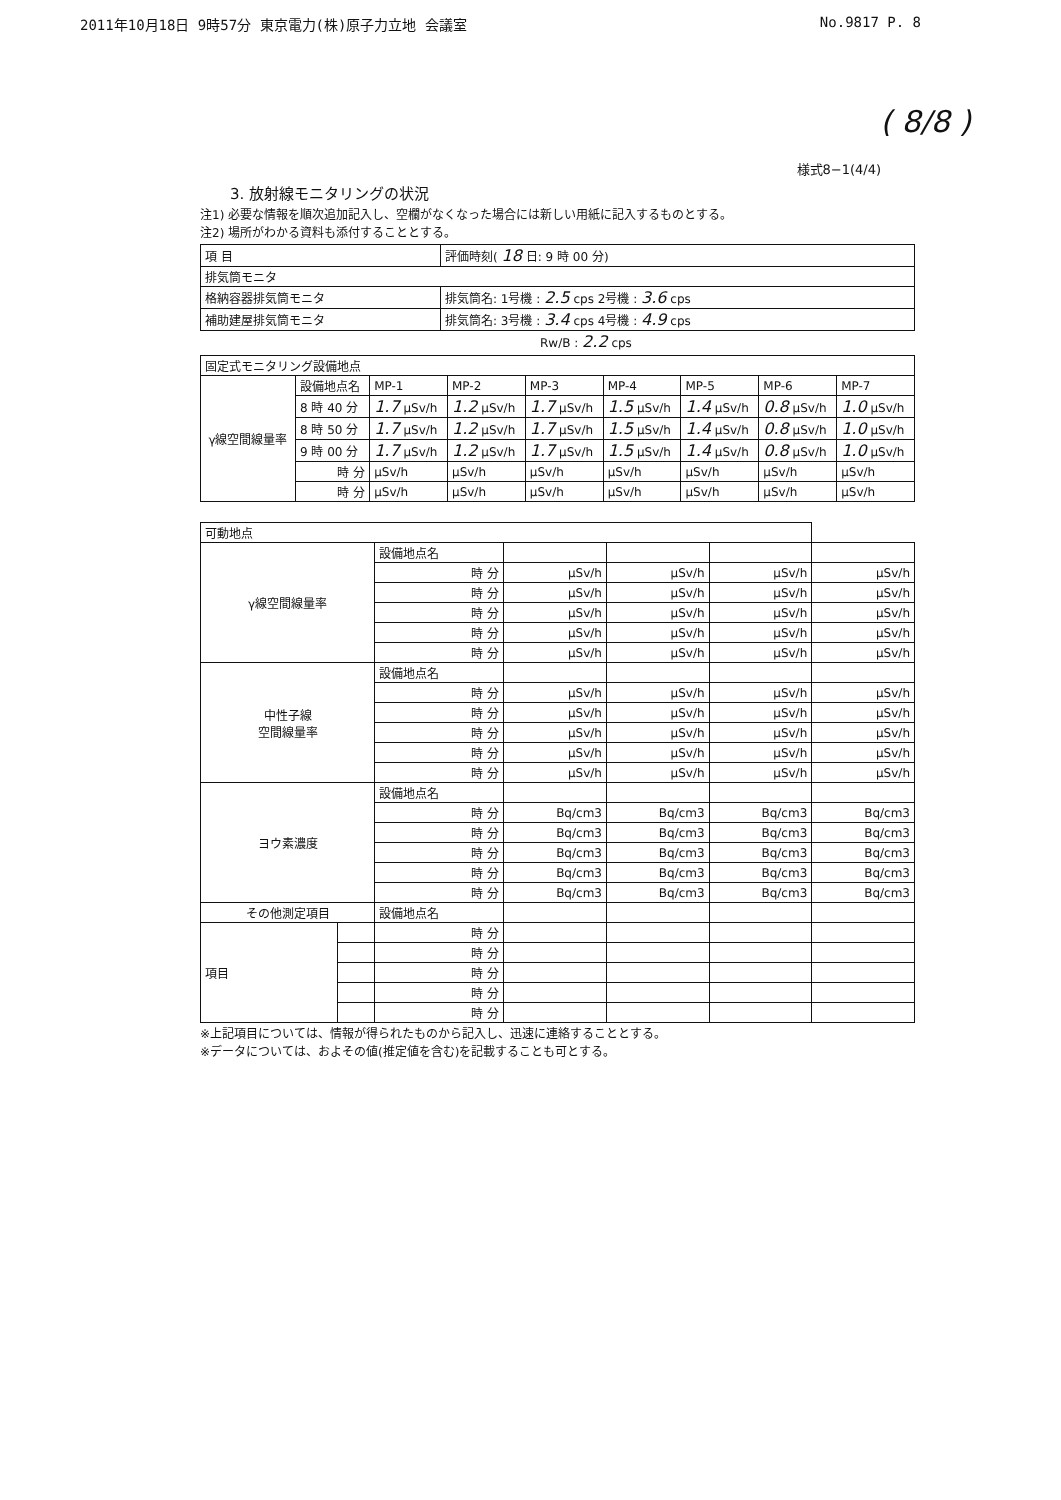2011年10月18日 9時57分 東京電力(株)原子力立地 会議室 No.9817 P. 8
( 8/8 )
様式8−1(4/4)
3. 放射線モニタリングの状況
注1) 必要な情報を順次追加記入し、空欄がなくなった場合には新しい用紙に記入するものとする。
注2) 場所がわかる資料も添付することとする。
| 項 目 | 評価時刻( 18 日: 9 時 00 分) |
| 排気筒モニタ | |
| 格納容器排気筒モニタ | 排気筒名: 1号機 : 2.5 cps 2号機 : 3.6 cps |
| 補助建屋排気筒モニタ | 排気筒名: 3号機 : 3.4 cps 4号機 : 4.9 cps |
Rw/B : 2.2 cps
| 固定式モニタリング設備地点 | | | | | | | | |
| γ線空間線量率 | 設備地点名 | MP-1 | MP-2 | MP-3 | MP-4 | MP-5 | MP-6 | MP-7 |
| | 8 時 40 分 | 1.7 μSv/h | 1.2 μSv/h | 1.7 μSv/h | 1.5 μSv/h | 1.4 μSv/h | 0.8 μSv/h | 1.0 μSv/h |
| | 8 時 50 分 | 1.7 μSv/h | 1.2 μSv/h | 1.7 μSv/h | 1.5 μSv/h | 1.4 μSv/h | 0.8 μSv/h | 1.0 μSv/h |
| | 9 時 00 分 | 1.7 μSv/h | 1.2 μSv/h | 1.7 μSv/h | 1.5 μSv/h | 1.4 μSv/h | 0.8 μSv/h | 1.0 μSv/h |
| | 時 分 | μSv/h | μSv/h | μSv/h | μSv/h | μSv/h | μSv/h | μSv/h |
| | 時 分 | μSv/h | μSv/h | μSv/h | μSv/h | μSv/h | μSv/h | μSv/h |
| 可動地点 | | | | | | |
| γ線空間線量率 | | 設備地点名 | | | | |
| | | 時 分 | μSv/h | μSv/h | μSv/h | μSv/h |
| | | 時 分 | μSv/h | μSv/h | μSv/h | μSv/h |
| | | 時 分 | μSv/h | μSv/h | μSv/h | μSv/h |
| | | 時 分 | μSv/h | μSv/h | μSv/h | μSv/h |
| | | 時 分 | μSv/h | μSv/h | μSv/h | μSv/h |
| 中性子線 空間線量率 | | 設備地点名 | | | | |
| | | 時 分 | μSv/h | μSv/h | μSv/h | μSv/h |
| | | 時 分 | μSv/h | μSv/h | μSv/h | μSv/h |
| | | 時 分 | μSv/h | μSv/h | μSv/h | μSv/h |
| | | 時 分 | μSv/h | μSv/h | μSv/h | μSv/h |
| | | 時 分 | μSv/h | μSv/h | μSv/h | μSv/h |
| ヨウ素濃度 | | 設備地点名 | | | | |
| | | 時 分 | Bq/cm3 | Bq/cm3 | Bq/cm3 | Bq/cm3 |
| | | 時 分 | Bq/cm3 | Bq/cm3 | Bq/cm3 | Bq/cm3 |
| | | 時 分 | Bq/cm3 | Bq/cm3 | Bq/cm3 | Bq/cm3 |
| | | 時 分 | Bq/cm3 | Bq/cm3 | Bq/cm3 | Bq/cm3 |
| | | 時 分 | Bq/cm3 | Bq/cm3 | Bq/cm3 | Bq/cm3 |
| その他測定項目 | | 設備地点名 | | | | |
| 項目 | | 時 分 | | | | |
| | | 時 分 | | | | |
| | | 時 分 | | | | |
| | | 時 分 | | | | |
| | | 時 分 | | | | |
※上記項目については、情報が得られたものから記入し、迅速に連絡することとする。
※データについては、およその値(推定値を含む)を記載することも可とする。